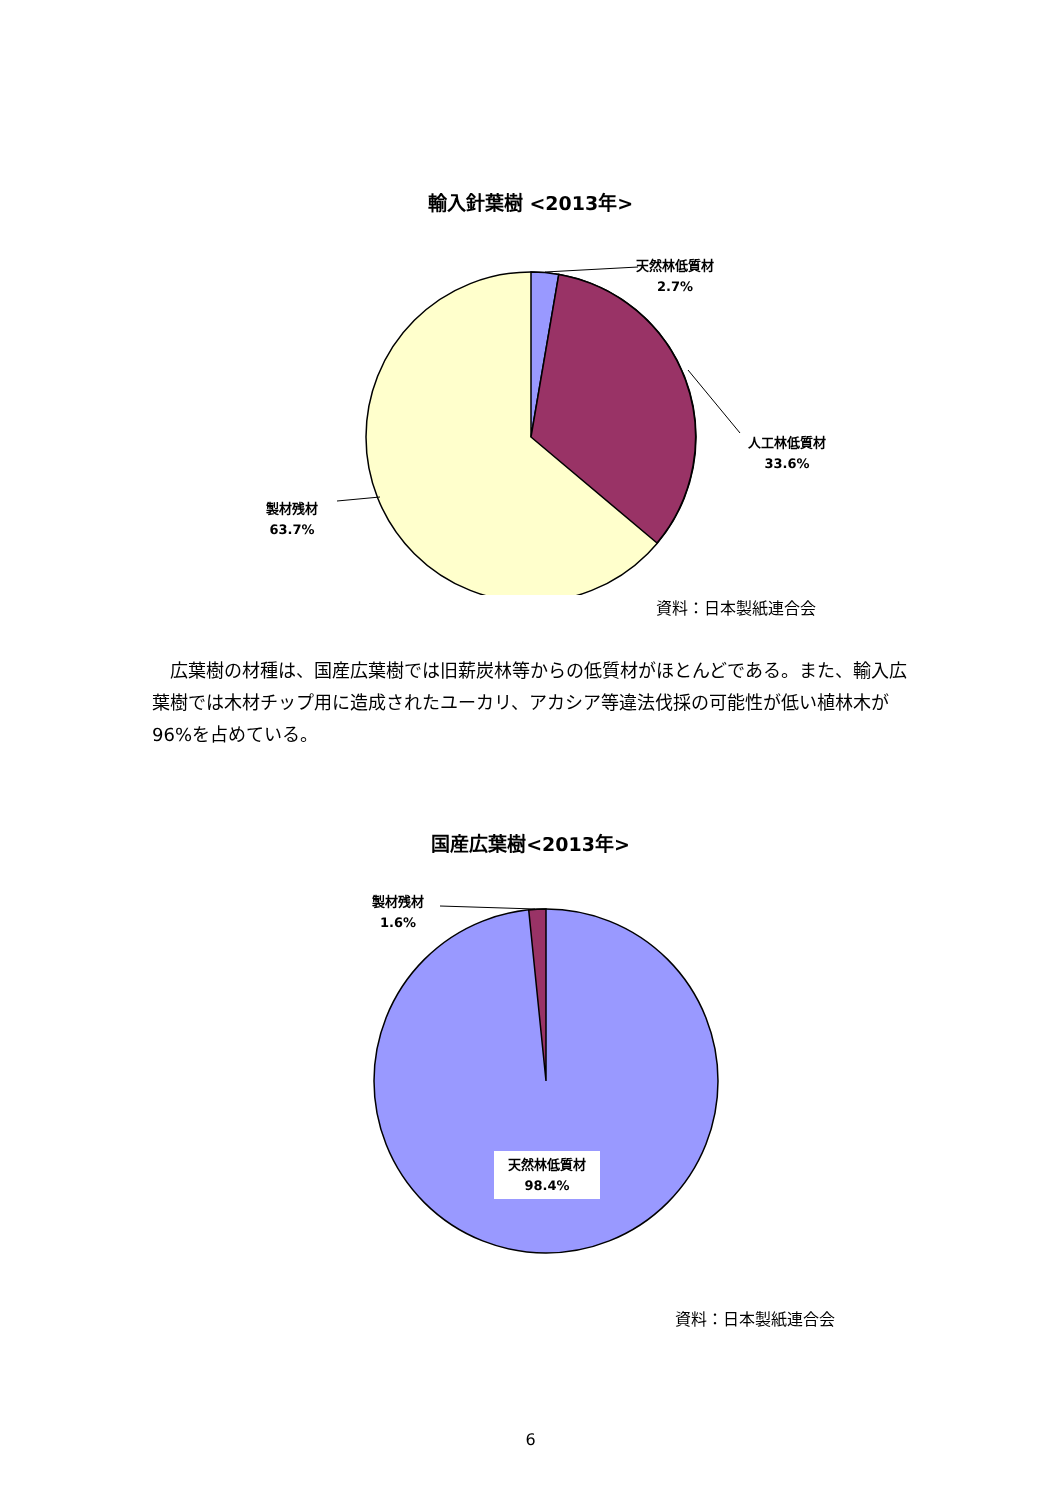輸入針葉樹 <2013年>
天然林低質材
2.7%
人工林低質材
33.6%
製材残材
63.7%
資料：日本製紙連合会
　広葉樹の材種は、国産広葉樹では旧薪炭林等からの低質材がほとんどである。また、輸入広葉樹では木材チップ用に造成されたユーカリ、アカシア等違法伐採の可能性が低い植林木が 96%を占めている。
国産広葉樹<2013年>
製材残材
1.6%
天然林低質材
98.4%
資料：日本製紙連合会
6